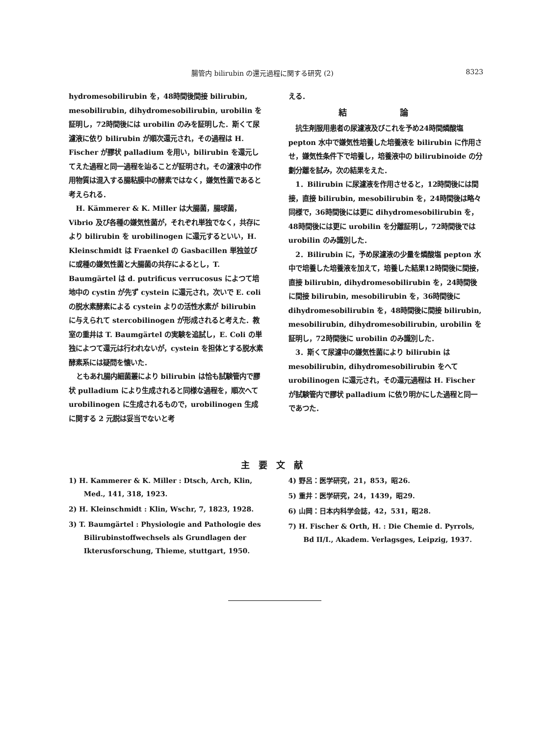腸管内 bilirubin の還元過程に関する研究 (2) 8323
hydromesobilirubin を，48時間後間接 bilirubin, mesobilirubin, dihydromesobilirubin, urobilin を証明し，72時間後には urobilin のみを証明した．斯くて尿濾液に依り bilirubin が順次還元され，その過程は H. Fischer が膠状 palladium を用い，bilirubin を還元してえた過程と同一過程を辿ることが証明され，その濾液中の作用物質は混入する腸粘膜中の酵素ではなく，嫌気性菌であると考えられる．
H. Kämmerer & K. Miller は大腸菌，腸球菌，Vibrio 及び各種の嫌気性菌が，それぞれ単独でなく，共存により bilirubin を urobilinogen に還元するといい，H. Kleinschmidt は Fraenkel の Gasbacillen 単独並びに或種の嫌気性菌と大腸菌の共存によるとし，T. Baumgärtel は d. putrificus verrucosus によつて培地中の cystin が先ず cystein に還元され，次いで E. coli の脱水素酵素による cystein よりの活性水素が bilirubin に与えられて stercobilinogen が形成されると考えた．教室の重井は T. Baumgärtel の実験を追試し，E. Coli の単独によつて還元は行われないが，cystein を担体とする脱水素酵素系には疑問を懐いた．
ともあれ腸内細菌叢により bilirubin は恰も試験管内で膠状 pulladium により生成されると同様な過程を，順次へて urobilinogen に生成されるもので，urobilinogen 生成に関する 2 元説は妥当でないと考
える．
結 論
抗生剤服用患者の尿濾液及びこれを予め24時間燐酸塩 pepton 水中で嫌気性培養した培養液を bilirubin に作用させ，嫌気性条件下で培養し，培養液中の bilirubinoide の分劃分離を試み，次の結果をえた．
1．Bilirubin に尿濾液を作用させると，12時間後には間接，直接 bilirubin, mesobilirubin を，24時間後は略々同様で，36時間後には更に dihydromesobilirubin を，48時間後には更に urobilin を分離証明し，72時間後では urobilin のみ識別した．
2．Bilirubin に，予め尿濾液の少量を燐酸塩 pepton 水中で培養した培養液を加えて，培養した結果12時間後に間接，直接 bilirubin, dihydromesobilirubin を，24時間後に間接 bilirubin, mesobilirubin を，36時間後に dihydromesobilirubin を，48時間後に間接 bilirubin, mesobilirubin, dihydromesobilirubin, urobilin を証明し，72時間後に urobilin のみ識別した．
3．斯くて尿濾中の嫌気性菌により bilirubin は mesobilirubin, dihydromesobilirubin をへて urobilinogen に還元され，その還元過程は H. Fischer が試験管内で膠状 palladium に依り明かにした過程と同一であつた．
主要文献
1) H. Kammerer & K. Miller : Dtsch, Arch, Klin, Med., 141, 318, 1923.
2) H. Kleinschmidt : Klin, Wschr, 7, 1823, 1928.
3) T. Baumgärtel : Physiologie and Pathologie des Bilirubinstoffwechsels als Grundlagen der Ikterusforschung, Thieme, stuttgart, 1950.
4) 野呂：医学研究，21，853，昭26.
5) 重井：医学研究，24，1439，昭29.
6) 山岡：日本内科学会誌，42，531，昭28.
7) H. Fischer & Orth, H. : Die Chemie d. Pyrrols, Bd II/I., Akadem. Verlagsges, Leipzig, 1937.